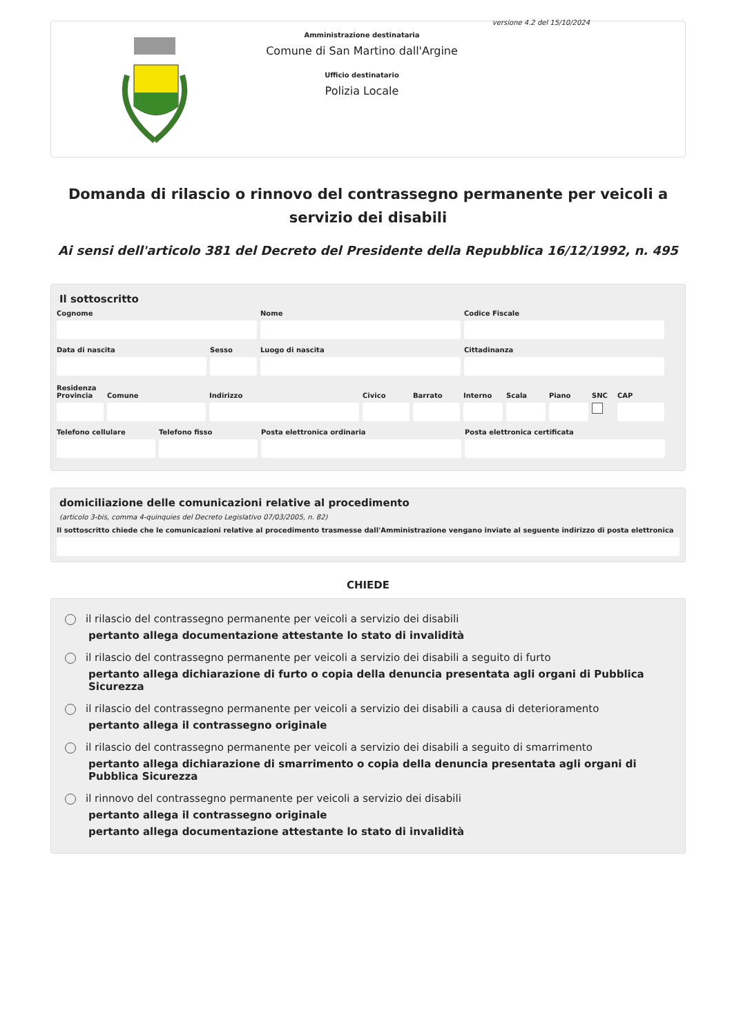versione 4.2 del 15/10/2024
Amministrazione destinataria
Comune di San Martino dall'Argine
Ufficio destinatario
Polizia Locale
Domanda di rilascio o rinnovo del contrassegno permanente per veicoli a servizio dei disabili
Ai sensi dell'articolo 381 del Decreto del Presidente della Repubblica 16/12/1992, n. 495
Il sottoscritto
Cognome Nome Codice Fiscale
Data di nascita Sesso Luogo di nascita Cittadinanza
Residenza
Provincia
Comune Indirizzo Civico Barrato Interno
Scala Piano SNC CAP
Telefono cellulare
Telefono fisso Posta elettronica ordinaria Posta elettronica certificata
domiciliazione delle comunicazioni relative al procedimento
(articolo 3-bis, comma 4-quinquies del Decreto Legislativo 07/03/2005, n. 82)
Il sottoscritto chiede che le comunicazioni relative al procedimento trasmesse dall'Amministrazione vengano inviate al seguente indirizzo di posta elettronica
CHIEDE
il rilascio del contrassegno permanente per veicoli a servizio dei disabili
pertanto allega documentazione attestante lo stato di invalidità
il rilascio del contrassegno permanente per veicoli a servizio dei disabili a seguito di furto
pertanto allega dichiarazione di furto o copia della denuncia presentata agli organi di Pubblica Sicurezza
il rilascio del contrassegno permanente per veicoli a servizio dei disabili a causa di deterioramento
pertanto allega il contrassegno originale
il rilascio del contrassegno permanente per veicoli a servizio dei disabili a seguito di smarrimento
pertanto allega dichiarazione di smarrimento o copia della denuncia presentata agli organi di Pubblica Sicurezza
il rinnovo del contrassegno permanente per veicoli a servizio dei disabili
pertanto allega il contrassegno originale
pertanto allega documentazione attestante lo stato di invalidità